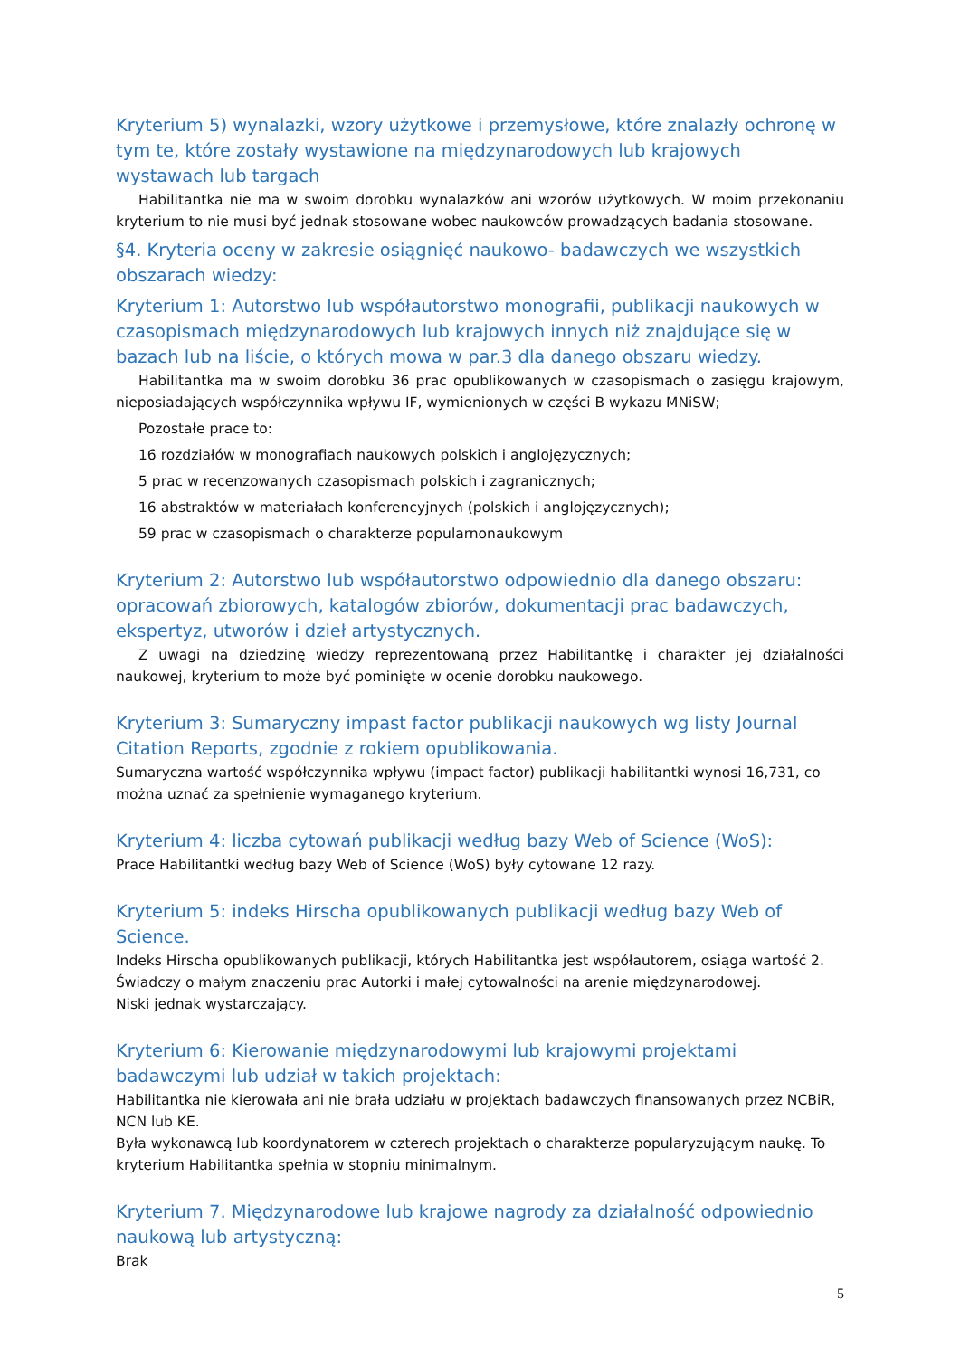Kryterium 5) wynalazki, wzory użytkowe i przemysłowe, które znalazły ochronę w tym te, które zostały wystawione na międzynarodowych lub krajowych wystawach lub targach
Habilitantka nie ma w swoim dorobku wynalazków ani wzorów użytkowych. W moim przekonaniu kryterium to nie musi być jednak stosowane wobec naukowców prowadzących badania stosowane.
§4. Kryteria oceny w zakresie osiągnięć naukowo- badawczych we wszystkich obszarach wiedzy:
Kryterium 1: Autorstwo lub współautorstwo monografii, publikacji naukowych w czasopismach międzynarodowych lub krajowych innych niż znajdujące się w bazach lub na liście, o których mowa w par.3 dla danego obszaru wiedzy.
Habilitantka ma w swoim dorobku 36 prac opublikowanych w czasopismach o zasięgu krajowym, nieposiadających współczynnika wpływu IF, wymienionych w części B wykazu MNiSW;
Pozostałe prace to:
16 rozdziałów w monografiach naukowych polskich i anglojęzycznych;
5 prac w recenzowanych czasopismach polskich i zagranicznych;
16 abstraktów w materiałach konferencyjnych (polskich i anglojęzycznych);
59 prac w czasopismach o charakterze popularnonaukowym
Kryterium 2: Autorstwo lub współautorstwo odpowiednio dla danego obszaru: opracowań zbiorowych, katalogów zbiorów, dokumentacji prac badawczych, ekspertyz, utworów i dzieł artystycznych.
Z uwagi na dziedzinę wiedzy reprezentowaną przez Habilitantkę i charakter jej działalności naukowej, kryterium to może być pominięte w ocenie dorobku naukowego.
Kryterium 3: Sumaryczny impast factor publikacji naukowych wg listy Journal Citation Reports, zgodnie z rokiem opublikowania.
Sumaryczna wartość współczynnika wpływu (impact factor) publikacji habilitantki wynosi 16,731, co można uznać za spełnienie wymaganego kryterium.
Kryterium 4: liczba cytowań publikacji według bazy Web of Science (WoS):
Prace Habilitantki według bazy Web of Science (WoS) były cytowane 12 razy.
Kryterium 5: indeks Hirscha opublikowanych publikacji według bazy Web of Science.
Indeks Hirscha opublikowanych publikacji, których Habilitantka jest współautorem, osiąga wartość 2. Świadczy o małym znaczeniu prac Autorki i małej cytowalności na arenie międzynarodowej.
Niski jednak wystarczający.
Kryterium 6: Kierowanie międzynarodowymi lub krajowymi projektami badawczymi lub udział w takich projektach:
Habilitantka nie kierowała ani nie brała udziału w projektach badawczych finansowanych przez NCBiR, NCN lub KE.
Była wykonawcą lub koordynatorem w czterech projektach o charakterze popularyzującym naukę. To kryterium Habilitantka spełnia w stopniu minimalnym.
Kryterium 7. Międzynarodowe lub krajowe nagrody za działalność odpowiednio naukową lub artystyczną:
Brak
5